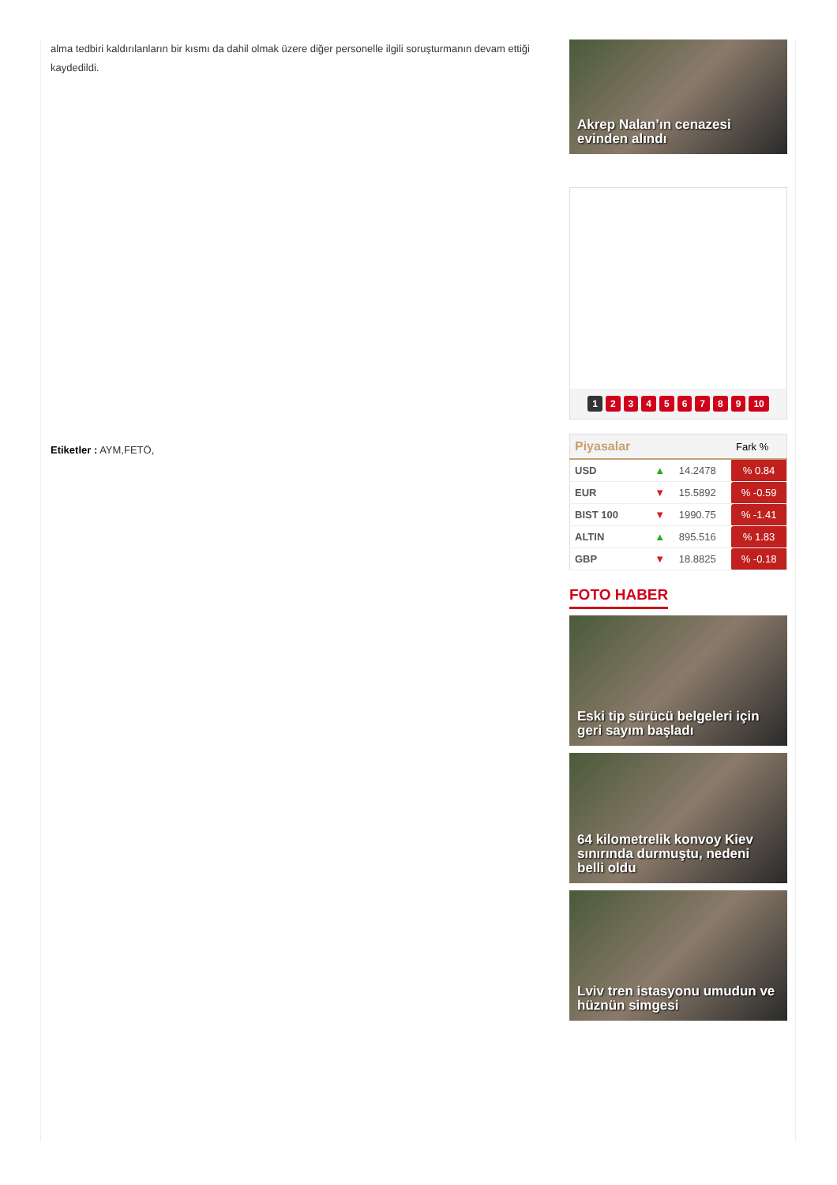alma tedbiri kaldırılanların bir kısmı da dahil olmak üzere diğer personelle ilgili soruşturmanın devam ettiği kaydedildi.
Etiketler : AYM,FETÖ,
Akrep Nalan’ın cenazesi evinden alındı
1 23456789 10
| Piyasalar | | | Fark % |
| --- | --- | --- | --- |
| USD | ▲ | 14.2478 | % 0.84 |
| EUR | ▼ | 15.5892 | % -0.59 |
| BIST 100 | ▼ | 1990.75 | % -1.41 |
| ALTIN | ▲ | 895.516 | % 1.83 |
| GBP | ▼ | 18.8825 | % -0.18 |
FOTO HABER
Eski tip sürücü belgeleri için geri sayım başladı
64 kilometrelik konvoy Kiev sınırında durmuştu, nedeni belli oldu
Lviv tren istasyonu umudun ve hüznün simgesi